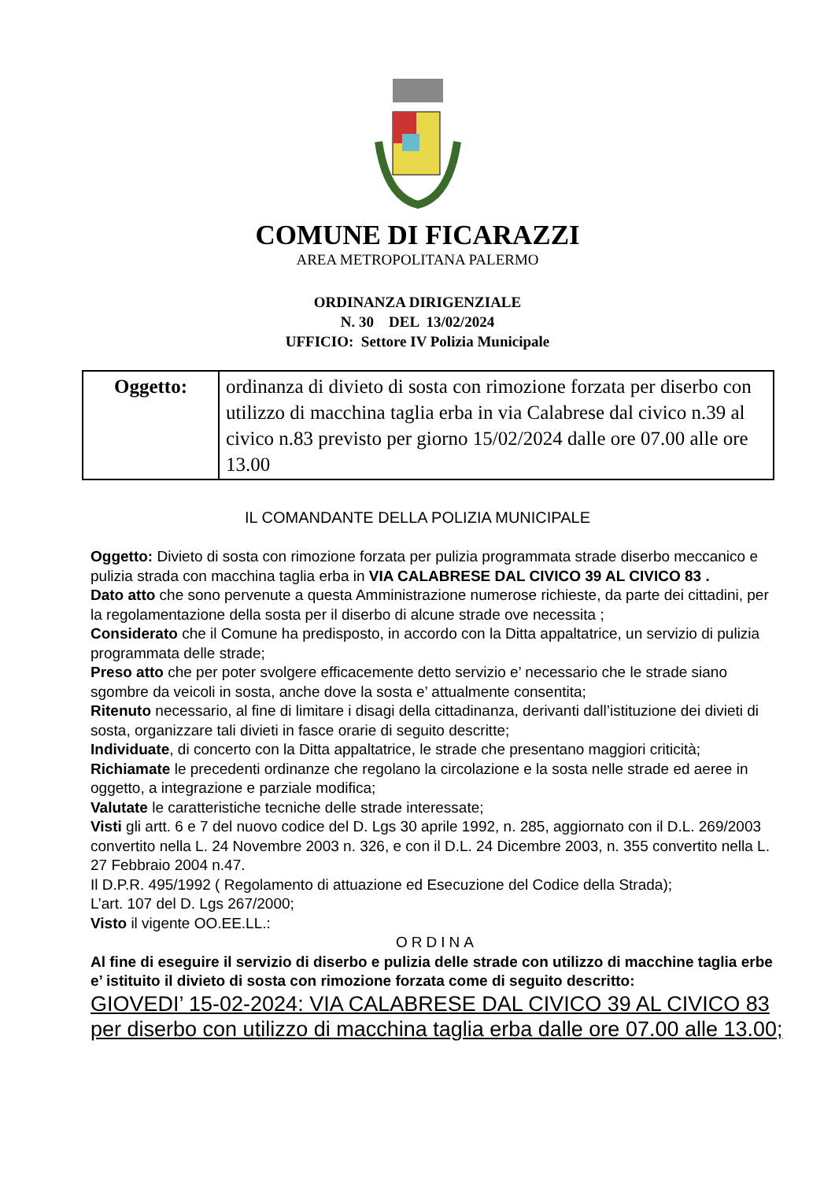COMUNE DI FICARAZZI
AREA METROPOLITANA PALERMO
ORDINANZA DIRIGENZIALE
N. 30 DEL 13/02/2024
UFFICIO: Settore IV Polizia Municipale
| Oggetto: | ordinanza di divieto di sosta con rimozione forzata per diserbo con utilizzo di macchina taglia erba in via Calabrese dal civico n.39 al civico n.83 previsto per giorno 15/02/2024 dalle ore 07.00 alle ore 13.00 |
IL COMANDANTE DELLA POLIZIA MUNICIPALE
Oggetto: Divieto di sosta con rimozione forzata per pulizia programmata strade diserbo meccanico e pulizia strada con macchina taglia erba in VIA CALABRESE DAL CIVICO 39 AL CIVICO 83 .
Dato atto che sono pervenute a questa Amministrazione numerose richieste, da parte dei cittadini, per la regolamentazione della sosta per il diserbo di alcune strade ove necessita ;
Considerato che il Comune ha predisposto, in accordo con la Ditta appaltatrice, un servizio di pulizia programmata delle strade;
Preso atto che per poter svolgere efficacemente detto servizio e’ necessario che le strade siano sgombre da veicoli in sosta, anche dove la sosta e’ attualmente consentita;
Ritenuto necessario, al fine di limitare i disagi della cittadinanza, derivanti dall’istituzione dei divieti di sosta, organizzare tali divieti in fasce orarie di seguito descritte;
Individuate, di concerto con la Ditta appaltatrice, le strade che presentano maggiori criticità;
Richiamate le precedenti ordinanze che regolano la circolazione e la sosta nelle strade ed aeree in oggetto, a integrazione e parziale modifica;
Valutate le caratteristiche tecniche delle strade interessate;
Visti gli artt. 6 e 7 del nuovo codice del D. Lgs 30 aprile 1992, n. 285, aggiornato con il D.L. 269/2003 convertito nella L. 24 Novembre 2003 n. 326, e con il D.L. 24 Dicembre 2003, n. 355 convertito nella L. 27 Febbraio 2004 n.47.
Il D.P.R. 495/1992 ( Regolamento di attuazione ed Esecuzione del Codice della Strada);
L’art. 107 del D. Lgs 267/2000;
Visto il vigente OO.EE.LL.:
ORDINA
Al fine di eseguire il servizio di diserbo e pulizia delle strade con utilizzo di macchine taglia erbe e’ istituito il divieto di sosta con rimozione forzata come di seguito descritto:
GIOVEDI’ 15-02-2024: VIA CALABRESE DAL CIVICO 39 AL CIVICO 83 per diserbo con utilizzo di macchina taglia erba dalle ore 07.00 alle 13.00;